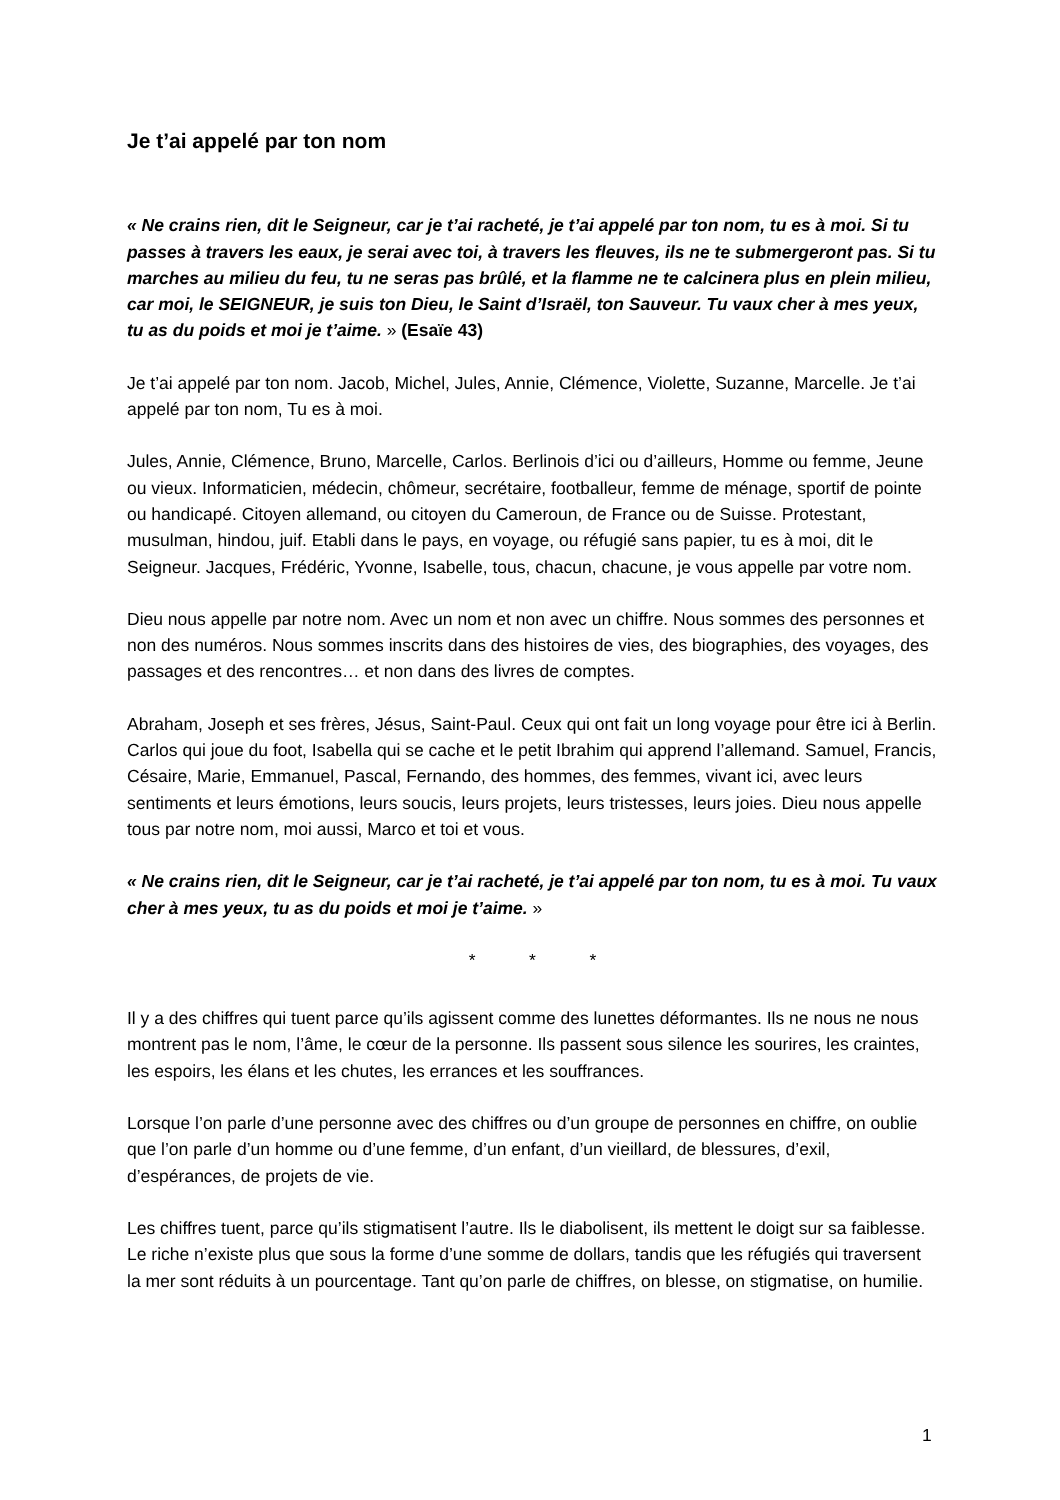Je t’ai appelé par ton nom
« Ne crains rien, dit le Seigneur, car je t’ai racheté, je t’ai appelé par ton nom, tu es à moi. Si tu passes à travers les eaux, je serai avec toi, à travers les fleuves, ils ne te submergeront pas. Si tu marches au milieu du feu, tu ne seras pas brûlé, et la flamme ne te calcinera plus en plein milieu, car moi, le SEIGNEUR, je suis ton Dieu, le Saint d’Israël, ton Sauveur. Tu vaux cher à mes yeux, tu as du poids et moi je t’aime. » (Esaïe 43)
Je t’ai appelé par ton nom. Jacob, Michel, Jules, Annie, Clémence, Violette, Suzanne, Marcelle. Je t’ai appelé par ton nom, Tu es à moi.
Jules, Annie, Clémence, Bruno, Marcelle, Carlos. Berlinois d’ici ou d’ailleurs, Homme ou femme, Jeune ou vieux. Informaticien, médecin, chômeur, secrétaire, footballeur, femme de ménage, sportif de pointe ou handicapé. Citoyen allemand, ou citoyen du Cameroun, de France ou de Suisse. Protestant, musulman, hindou, juif. Etabli dans le pays, en voyage, ou réfugié sans papier, tu es à moi, dit le Seigneur. Jacques, Frédéric, Yvonne, Isabelle, tous, chacun, chacune, je vous appelle par votre nom.
Dieu nous appelle par notre nom. Avec un nom et non avec un chiffre. Nous sommes des personnes et non des numéros. Nous sommes inscrits dans des histoires de vies, des biographies, des voyages, des passages et des rencontres… et non dans des livres de comptes.
Abraham, Joseph et ses frères, Jésus, Saint-Paul. Ceux qui ont fait un long voyage pour être ici à Berlin. Carlos qui joue du foot, Isabella qui se cache et le petit Ibrahim qui apprend l’allemand. Samuel, Francis, Césaire, Marie, Emmanuel, Pascal, Fernando, des hommes, des femmes, vivant ici, avec leurs sentiments et leurs émotions, leurs soucis, leurs projets, leurs tristesses, leurs joies. Dieu nous appelle tous par notre nom, moi aussi, Marco et toi et vous.
« Ne crains rien, dit le Seigneur, car je t’ai racheté, je t’ai appelé par ton nom, tu es à moi. Tu vaux cher à mes yeux, tu as du poids et moi je t’aime. »
* * *
Il y a des chiffres qui tuent parce qu’ils agissent comme des lunettes déformantes. Ils ne nous ne nous montrent pas le nom, l’âme, le cœur de la personne. Ils passent sous silence les sourires, les craintes, les espoirs, les élans et les chutes, les errances et les souffrances.
Lorsque l’on parle d’une personne avec des chiffres ou d’un groupe de personnes en chiffre, on oublie que l’on parle d’un homme ou d’une femme, d’un enfant, d’un vieillard, de blessures, d’exil, d’espérances, de projets de vie.
Les chiffres tuent, parce qu’ils stigmatisent l’autre. Ils le diabolisent, ils mettent le doigt sur sa faiblesse. Le riche n’existe plus que sous la forme d’une somme de dollars, tandis que les réfugiés qui traversent la mer sont réduits à un pourcentage. Tant qu’on parle de chiffres, on blesse, on stigmatise, on humilie.
1